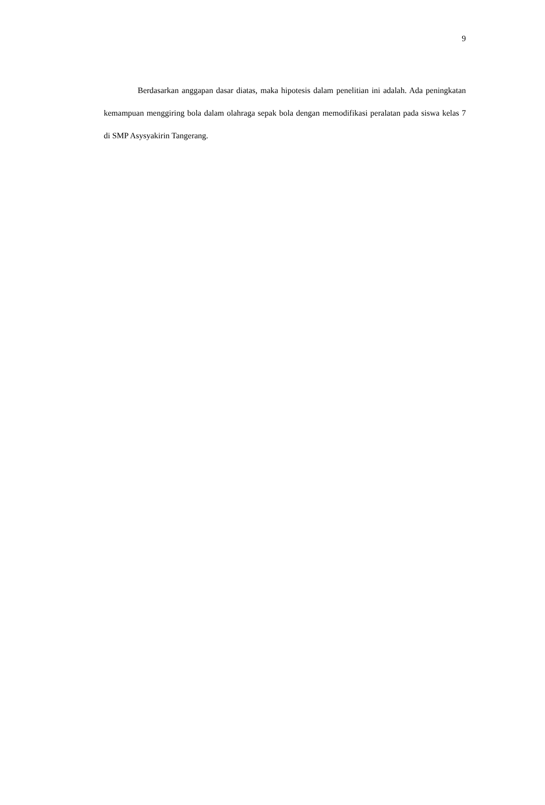9
Berdasarkan anggapan dasar diatas, maka hipotesis dalam penelitian ini adalah. Ada peningkatan kemampuan menggiring bola dalam olahraga sepak bola dengan memodifikasi peralatan pada siswa kelas 7 di SMP Asysyakirin Tangerang.